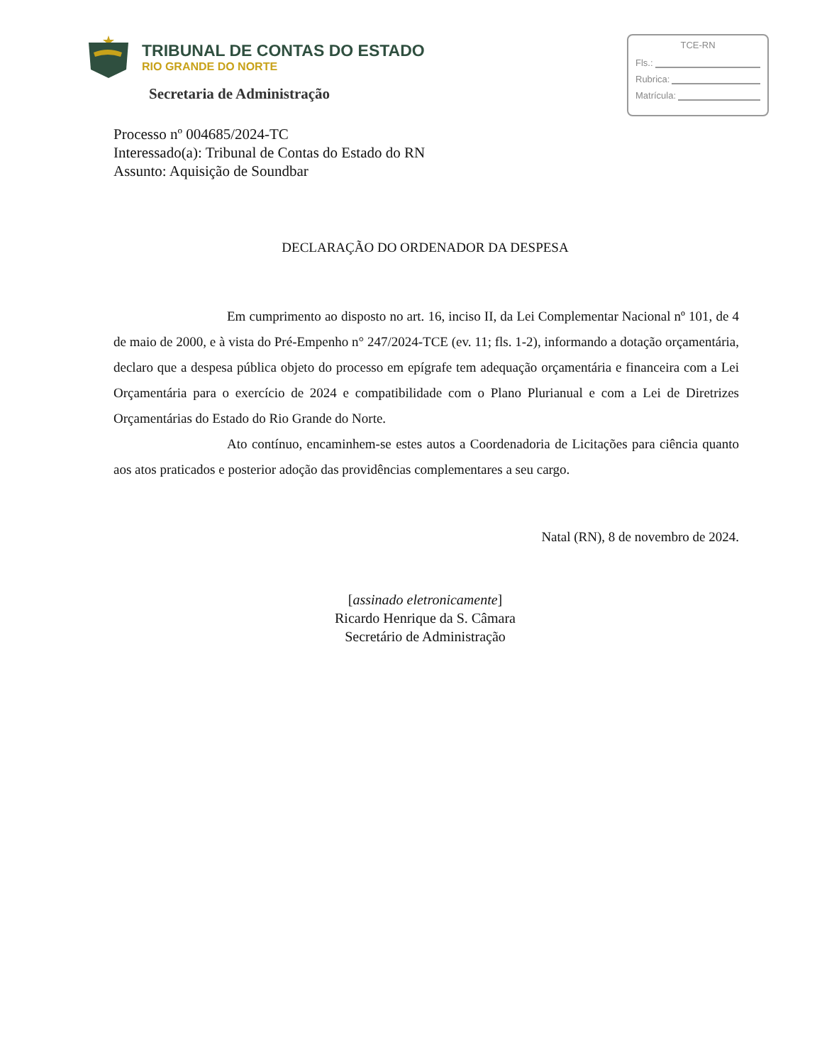TRIBUNAL DE CONTAS DO ESTADO
RIO GRANDE DO NORTE
Secretaria de Administração
TCE-RN
Fls.:
Rubrica:
Matrícula:
Processo nº 004685/2024-TC
Interessado(a): Tribunal de Contas do Estado do RN
Assunto: Aquisição de Soundbar
DECLARAÇÃO DO ORDENADOR DA DESPESA
Em cumprimento ao disposto no art. 16, inciso II, da Lei Complementar Nacional nº 101, de 4 de maio de 2000, e à vista do Pré-Empenho n° 247/2024-TCE (ev. 11; fls. 1-2), informando a dotação orçamentária, declaro que a despesa pública objeto do processo em epígrafe tem adequação orçamentária e financeira com a Lei Orçamentária para o exercício de 2024 e compatibilidade com o Plano Plurianual e com a Lei de Diretrizes Orçamentárias do Estado do Rio Grande do Norte.
Ato contínuo, encaminhem-se estes autos a Coordenadoria de Licitações para ciência quanto aos atos praticados e posterior adoção das providências complementares a seu cargo.
Natal (RN), 8 de novembro de 2024.
[assinado eletronicamente]
Ricardo Henrique da S. Câmara
Secretário de Administração